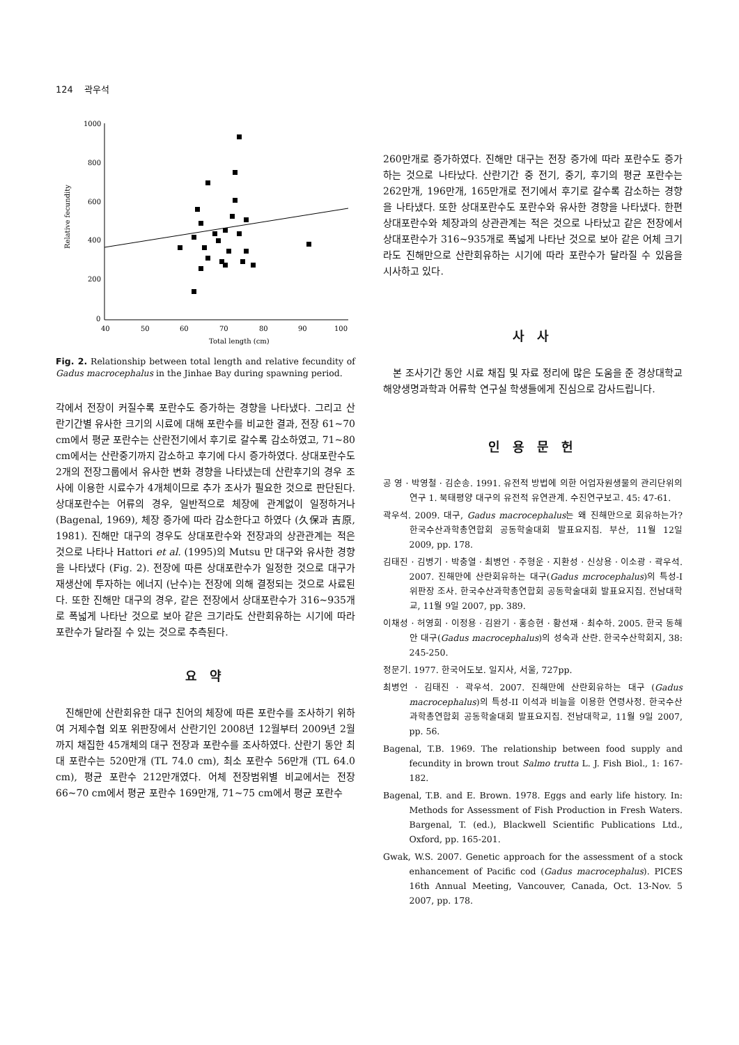124 곽우석
1000
800
600
400
200
0
40
50
60
70
80
90
100
Total length (cm)
Relative fecundity
Fig. 2. Relationship between total length and relative fecundity of Gadus macrocephalus in the Jinhae Bay during spawning period.
각에서 전장이 커질수록 포란수도 증가하는 경향을 나타냈다. 그리고 산란기간별 유사한 크기의 시료에 대해 포란수를 비교한 결과, 전장 61~70 cm에서 평균 포란수는 산란전기에서 후기로 갈수록 감소하였고, 71~80 cm에서는 산란중기까지 감소하고 후기에 다시 증가하였다. 상대포란수도 2개의 전장그룹에서 유사한 변화 경향을 나타냈는데 산란후기의 경우 조사에 이용한 시료수가 4개체이므로 추가 조사가 필요한 것으로 판단된다. 상대포란수는 어류의 경우, 일반적으로 체장에 관계없이 일정하거나 (Bagenal, 1969), 체장 증가에 따라 감소한다고 하였다 (久保과 吉原, 1981). 진해만 대구의 경우도 상대포란수와 전장과의 상관관계는 적은 것으로 나타나 Hattori et al. (1995)의 Mutsu 만 대구와 유사한 경향을 나타냈다 (Fig. 2). 전장에 따른 상대포란수가 일정한 것으로 대구가 재생산에 투자하는 에너지 (난수)는 전장에 의해 결정되는 것으로 사료된다. 또한 진해만 대구의 경우, 같은 전장에서 상대포란수가 316~935개로 폭넓게 나타난 것으로 보아 같은 크기라도 산란회유하는 시기에 따라 포란수가 달라질 수 있는 것으로 추측된다.
요 약
진해만에 산란회유한 대구 친어의 체장에 따른 포란수를 조사하기 위하여 거제수협 외포 위판장에서 산란기인 2008년 12월부터 2009년 2월까지 채집한 45개체의 대구 전장과 포란수를 조사하였다. 산란기 동안 최대 포란수는 520만개 (TL 74.0 cm), 최소 포란수 56만개 (TL 64.0 cm), 평균 포란수 212만개였다. 어체 전장범위별 비교에서는 전장 66~70 cm에서 평균 포란수 169만개, 71~75 cm에서 평균 포란수
260만개로 증가하였다. 진해만 대구는 전장 증가에 따라 포란수도 증가하는 것으로 나타났다. 산란기간 중 전기, 중기, 후기의 평균 포란수는 262만개, 196만개, 165만개로 전기에서 후기로 갈수록 감소하는 경향을 나타냈다. 또한 상대포란수도 포란수와 유사한 경향을 나타냈다. 한편 상대포란수와 체장과의 상관관계는 적은 것으로 나타났고 같은 전장에서 상대포란수가 316~935개로 폭넓게 나타난 것으로 보아 같은 어체 크기라도 진해만으로 산란회유하는 시기에 따라 포란수가 달라질 수 있음을 시사하고 있다.
사 사
본 조사기간 동안 시료 채집 및 자료 정리에 많은 도움을 준 경상대학교 해양생명과학과 어류학 연구실 학생들에게 진심으로 감사드립니다.
인 용 문 헌
공 영 · 박영철 · 김순송. 1991. 유전적 방법에 의한 어업자원생물의 관리단위의 연구 1. 북태평양 대구의 유전적 유연관계. 수진연구보고. 45: 47-61.
곽우석. 2009. 대구, Gadus macrocephalus는 왜 진해만으로 회유하는가? 한국수산과학총연합회 공동학술대회 발표요지집. 부산, 11월 12일 2009, pp. 178.
김태진 · 김병기 · 박충열 · 최병언 · 주형운 · 지환성 · 신상용 · 이소광 · 곽우석. 2007. 진해만에 산란회유하는 대구(Gadus mcrocephalus)의 특성-I 위판장 조사. 한국수산과학총연합회 공동학술대회 발표요지집. 전남대학교, 11월 9일 2007, pp. 389.
이채성 · 허영희 · 이정용 · 김완기 · 홍승현 · 황선재 · 최수하. 2005. 한국 동해안 대구(Gadus macrocephalus)의 성숙과 산란. 한국수산학회지, 38: 245-250.
정문기. 1977. 한국어도보. 일지사, 서울, 727pp.
최병언 · 김태진 · 곽우석. 2007. 진해만에 산란회유하는 대구 (Gadus macrocephalus)의 특성-II 이석과 비늘을 이용한 연령사정. 한국수산과학총연합회 공동학술대회 발표요지집. 전남대학교, 11월 9일 2007, pp. 56.
Bagenal, T.B. 1969. The relationship between food supply and fecundity in brown trout Salmo trutta L. J. Fish Biol., 1: 167-182.
Bagenal, T.B. and E. Brown. 1978. Eggs and early life history. In: Methods for Assessment of Fish Production in Fresh Waters. Bargenal, T. (ed.), Blackwell Scientific Publications Ltd., Oxford, pp. 165-201.
Gwak, W.S. 2007. Genetic approach for the assessment of a stock enhancement of Pacific cod (Gadus macrocephalus). PICES 16th Annual Meeting, Vancouver, Canada, Oct. 13-Nov. 5 2007, pp. 178.